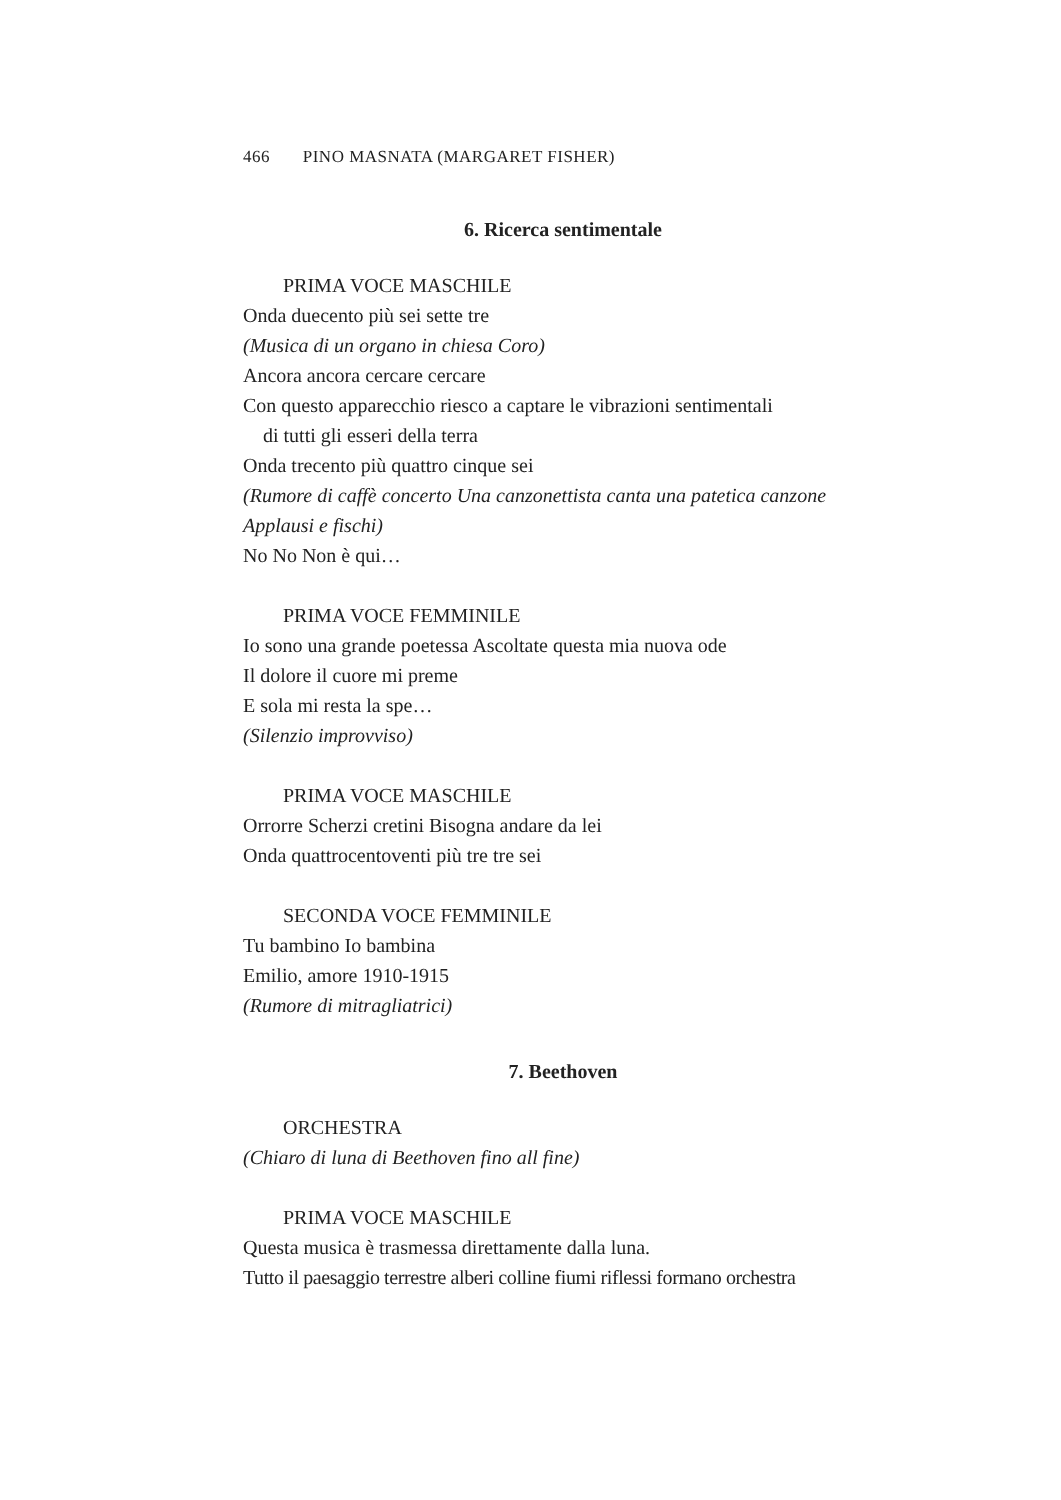466 PINO MASNATA (MARGARET FISHER)
6. Ricerca sentimentale
PRIMA VOCE MASCHILE
Onda duecento più sei sette tre
(Musica di un organo in chiesa Coro)
Ancora ancora cercare cercare
Con questo apparecchio riesco a captare le vibrazioni sentimentali
di tutti gli esseri della terra
Onda trecento più quattro cinque sei
(Rumore di caffè concerto Una canzonettista canta una patetica canzone Applausi e fischi)
No No Non è qui…
PRIMA VOCE FEMMINILE
Io sono una grande poetessa Ascoltate questa mia nuova ode
Il dolore il cuore mi preme
E sola mi resta la spe…
(Silenzio improvviso)
PRIMA VOCE MASCHILE
Orrorre Scherzi cretini Bisogna andare da lei
Onda quattrocentoventi più tre tre sei
SECONDA VOCE FEMMINILE
Tu bambino Io bambina
Emilio, amore 1910-1915
(Rumore di mitragliatrici)
7. Beethoven
ORCHESTRA
(Chiaro di luna di Beethoven fino all fine)
PRIMA VOCE MASCHILE
Questa musica è trasmessa direttamente dalla luna.
Tutto il paesaggio terrestre alberi colline fiumi riflessi formano orchestra